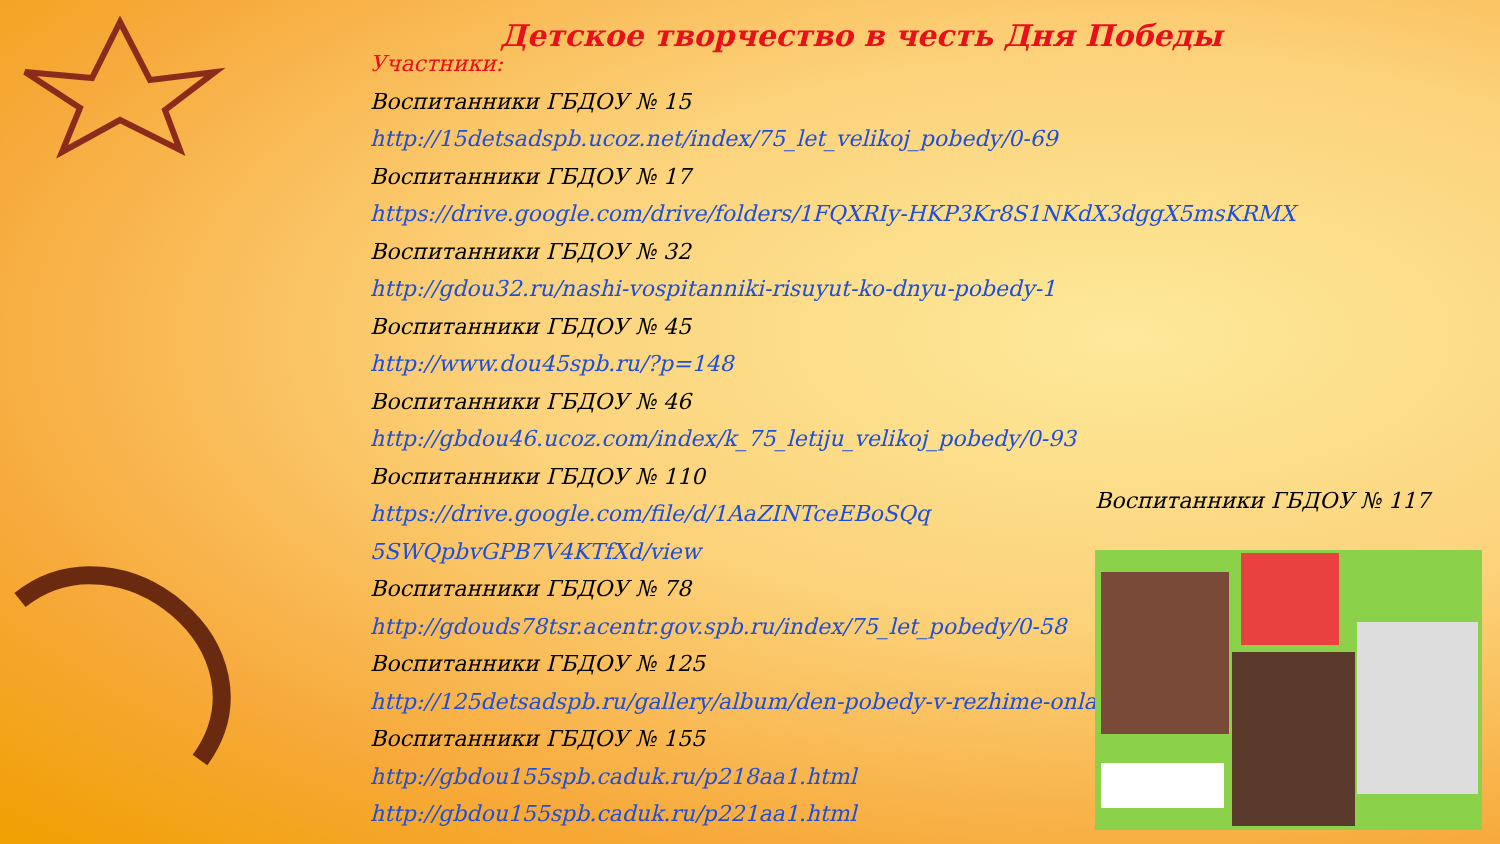Детское творчество в честь Дня Победы
Участники:
Воспитанники ГБДОУ № 15
http://15detsadspb.ucoz.net/index/75_let_velikoj_pobedy/0-69
Воспитанники ГБДОУ № 17
https://drive.google.com/drive/folders/1FQXRIy-HKP3Kr8S1NKdX3dggX5msKRMX
Воспитанники ГБДОУ № 32
http://gdou32.ru/nashi-vospitanniki-risuyut-ko-dnyu-pobedy-1
Воспитанники ГБДОУ № 45
http://www.dou45spb.ru/?p=148
Воспитанники ГБДОУ № 46
http://gbdou46.ucoz.com/index/k_75_letiju_velikoj_pobedy/0-93
Воспитанники ГБДОУ № 110
https://drive.google.com/file/d/1AaZINTceEBoSQq
5SWQpbvGPB7V4KTfXd/view
Воспитанники ГБДОУ № 78
http://gdouds78tsr.acentr.gov.spb.ru/index/75_let_pobedy/0-58
Воспитанники ГБДОУ № 125
http://125detsadspb.ru/gallery/album/den-pobedy-v-rezhime-onla
Воспитанники ГБДОУ № 155
http://gbdou155spb.caduk.ru/p218aa1.html
http://gbdou155spb.caduk.ru/p221aa1.html
Воспитанники ГБДОУ № 117